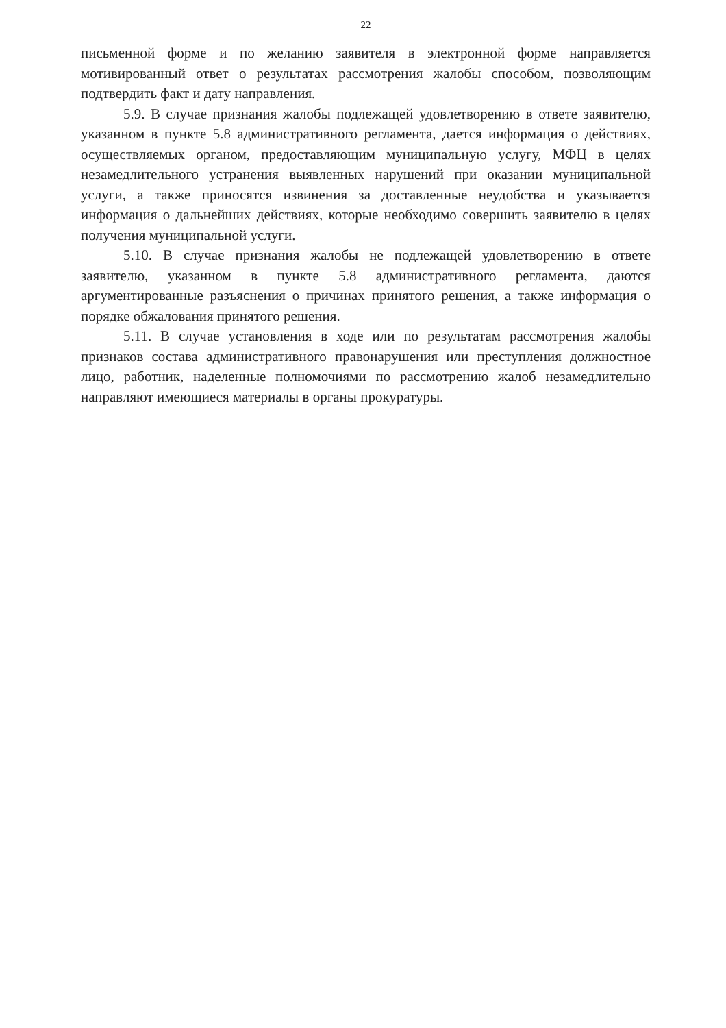22
письменной форме и по желанию заявителя в электронной форме направляется мотивированный ответ о результатах рассмотрения жалобы способом, позволяющим подтвердить факт и дату направления.
5.9. В случае признания жалобы подлежащей удовлетворению в ответе заявителю, указанном в пункте 5.8 административного регламента, дается информация о действиях, осуществляемых органом, предоставляющим муниципальную услугу, МФЦ в целях незамедлительного устранения выявленных нарушений при оказании муниципальной услуги, а также приносятся извинения за доставленные неудобства и указывается информация о дальнейших действиях, которые необходимо совершить заявителю в целях получения муниципальной услуги.
5.10. В случае признания жалобы не подлежащей удовлетворению в ответе заявителю, указанном в пункте 5.8 административного регламента, даются аргументированные разъяснения о причинах принятого решения, а также информация о порядке обжалования принятого решения.
5.11. В случае установления в ходе или по результатам рассмотрения жалобы признаков состава административного правонарушения или преступления должностное лицо, работник, наделенные полномочиями по рассмотрению жалоб незамедлительно направляют имеющиеся материалы в органы прокуратуры.